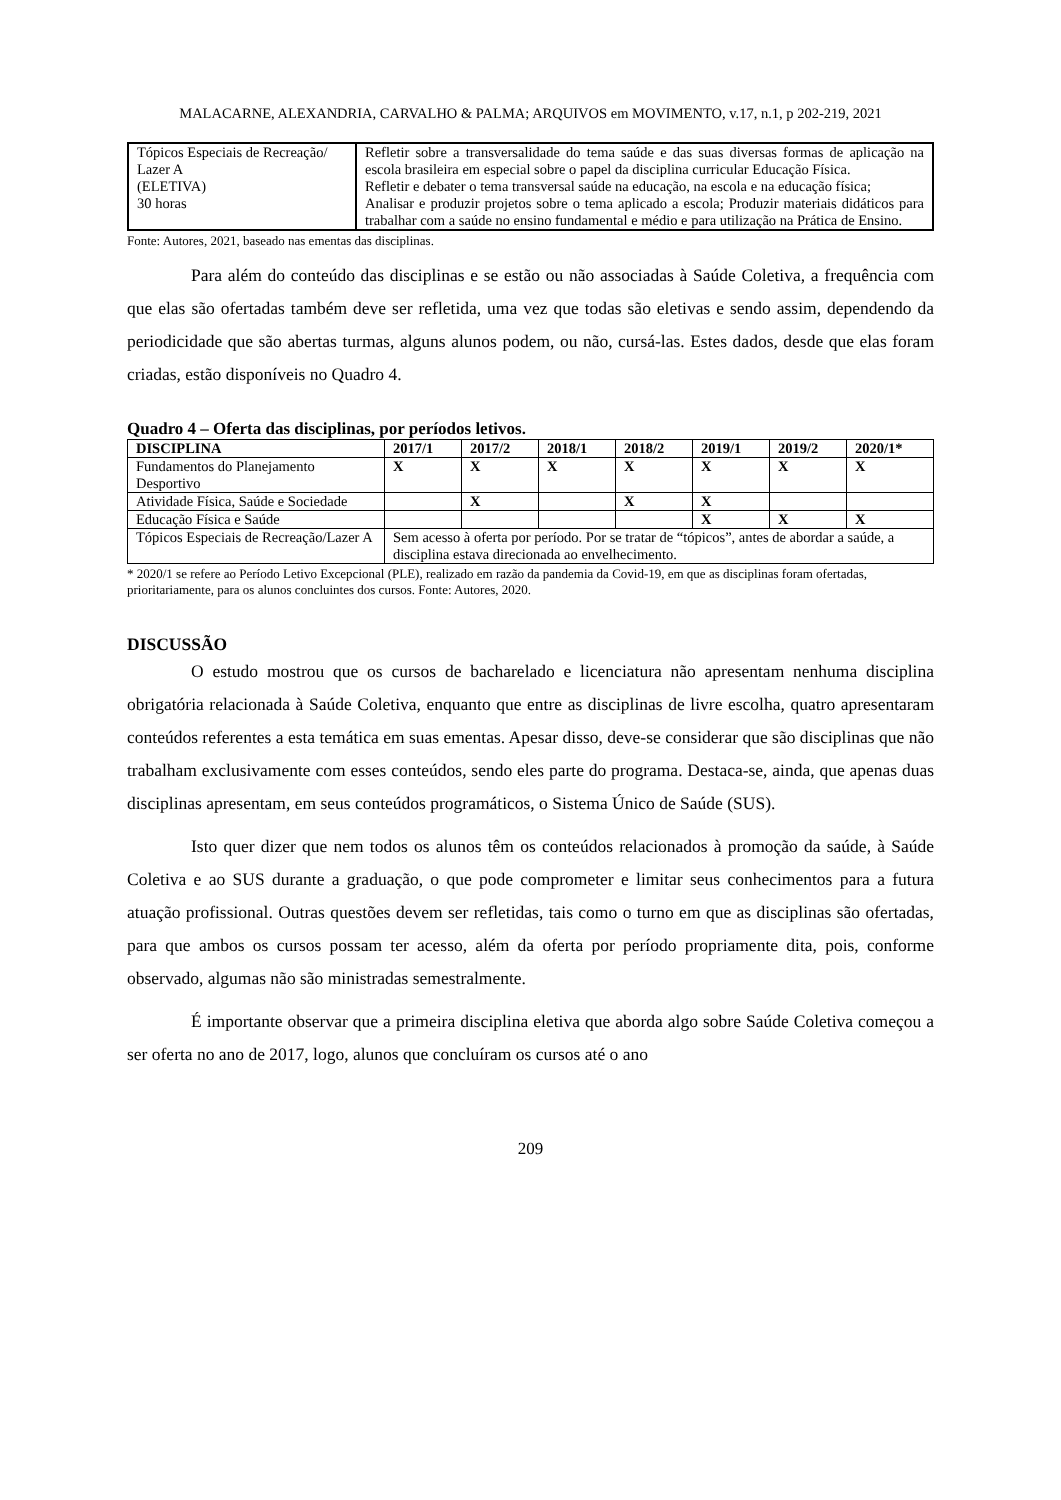MALACARNE, ALEXANDRIA, CARVALHO & PALMA; ARQUIVOS em MOVIMENTO, v.17, n.1, p 202-219, 2021
| Tópicos Especiais de Recreação/ Lazer A (ELETIVA) 30 horas | Refletir sobre a transversalidade do tema saúde e das suas diversas formas de aplicação na escola brasileira em especial sobre o papel da disciplina curricular Educação Física. Refletir e debater o tema transversal saúde na educação, na escola e na educação física; Analisar e produzir projetos sobre o tema aplicado a escola; Produzir materiais didáticos para trabalhar com a saúde no ensino fundamental e médio e para utilização na Prática de Ensino. |
Fonte: Autores, 2021, baseado nas ementas das disciplinas.
Para além do conteúdo das disciplinas e se estão ou não associadas à Saúde Coletiva, a frequência com que elas são ofertadas também deve ser refletida, uma vez que todas são eletivas e sendo assim, dependendo da periodicidade que são abertas turmas, alguns alunos podem, ou não, cursá-las. Estes dados, desde que elas foram criadas, estão disponíveis no Quadro 4.
Quadro 4 – Oferta das disciplinas, por períodos letivos.
| DISCIPLINA | 2017/1 | 2017/2 | 2018/1 | 2018/2 | 2019/1 | 2019/2 | 2020/1* |
| --- | --- | --- | --- | --- | --- | --- | --- |
| Fundamentos do Planejamento Desportivo | X | X | X | X | X | X | X |
| Atividade Física, Saúde e Sociedade | | X | | X | X | | |
| Educação Física e Saúde | | | | | X | X | X |
| Tópicos Especiais de Recreação/Lazer A | Sem acesso à oferta por período. Por se tratar de “tópicos”, antes de abordar a saúde, a disciplina estava direcionada ao envelhecimento. | | | | | | |
* 2020/1 se refere ao Período Letivo Excepcional (PLE), realizado em razão da pandemia da Covid-19, em que as disciplinas foram ofertadas, prioritariamente, para os alunos concluintes dos cursos. Fonte: Autores, 2020.
DISCUSSÃO
O estudo mostrou que os cursos de bacharelado e licenciatura não apresentam nenhuma disciplina obrigatória relacionada à Saúde Coletiva, enquanto que entre as disciplinas de livre escolha, quatro apresentaram conteúdos referentes a esta temática em suas ementas. Apesar disso, deve-se considerar que são disciplinas que não trabalham exclusivamente com esses conteúdos, sendo eles parte do programa. Destaca-se, ainda, que apenas duas disciplinas apresentam, em seus conteúdos programáticos, o Sistema Único de Saúde (SUS).
Isto quer dizer que nem todos os alunos têm os conteúdos relacionados à promoção da saúde, à Saúde Coletiva e ao SUS durante a graduação, o que pode comprometer e limitar seus conhecimentos para a futura atuação profissional. Outras questões devem ser refletidas, tais como o turno em que as disciplinas são ofertadas, para que ambos os cursos possam ter acesso, além da oferta por período propriamente dita, pois, conforme observado, algumas não são ministradas semestralmente.
É importante observar que a primeira disciplina eletiva que aborda algo sobre Saúde Coletiva começou a ser oferta no ano de 2017, logo, alunos que concluíram os cursos até o ano
209